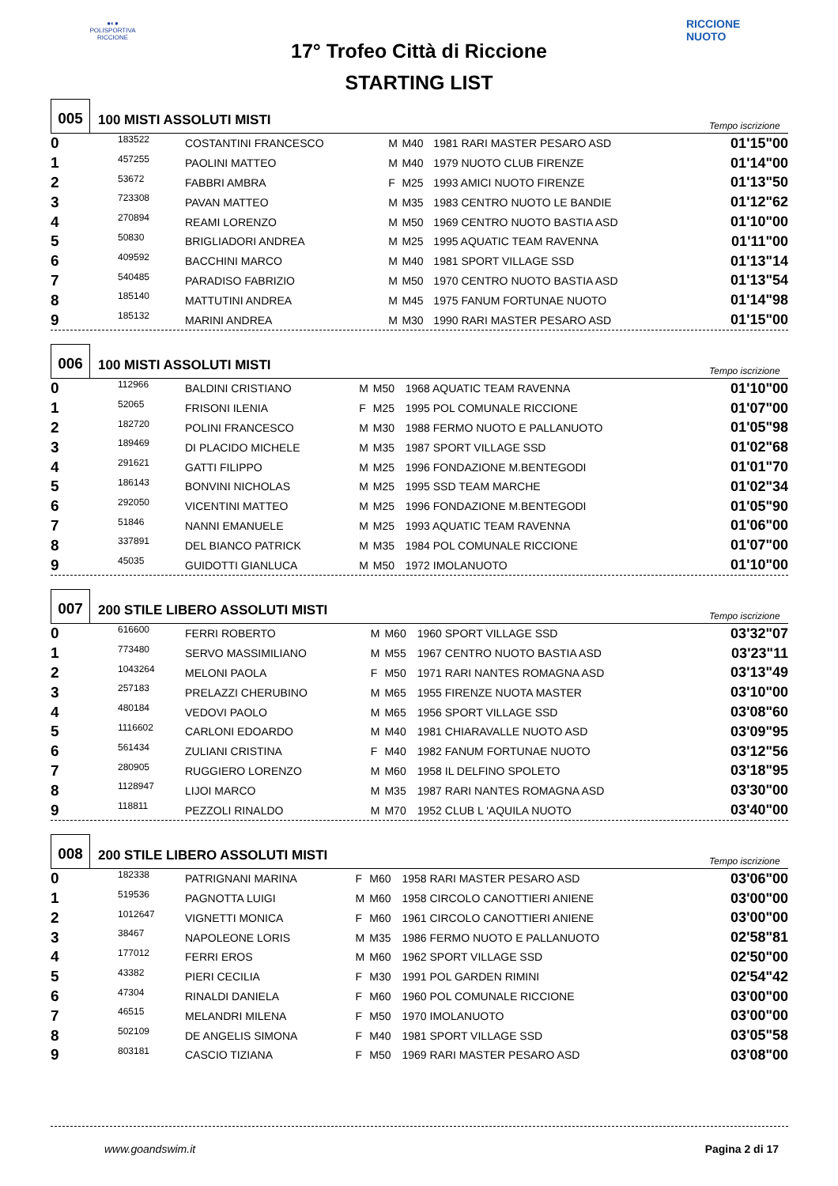●◐●
POLISPORTIVA RICCIONE
RICCIONE
NUOTO
17° Trofeo Città di Riccione
STARTING LIST
005
100 MISTI ASSOLUTI MISTI
Tempo iscrizione
| 0 | 183522 | COSTANTINI FRANCESCO | M | M40 | 1981 RARI MASTER PESARO ASD | 01'15"00 |
| 1 | 457255 | PAOLINI MATTEO | M | M40 | 1979 NUOTO CLUB FIRENZE | 01'14"00 |
| 2 | 53672 | FABBRI AMBRA | F | M25 | 1993 AMICI NUOTO FIRENZE | 01'13"50 |
| 3 | 723308 | PAVAN MATTEO | M | M35 | 1983 CENTRO NUOTO LE BANDIE | 01'12"62 |
| 4 | 270894 | REAMI LORENZO | M | M50 | 1969 CENTRO NUOTO BASTIA ASD | 01'10"00 |
| 5 | 50830 | BRIGLIADORI ANDREA | M | M25 | 1995 AQUATIC TEAM RAVENNA | 01'11"00 |
| 6 | 409592 | BACCHINI MARCO | M | M40 | 1981 SPORT VILLAGE SSD | 01'13"14 |
| 7 | 540485 | PARADISO FABRIZIO | M | M50 | 1970 CENTRO NUOTO BASTIA ASD | 01'13"54 |
| 8 | 185140 | MATTUTINI ANDREA | M | M45 | 1975 FANUM FORTUNAE NUOTO | 01'14"98 |
| 9 | 185132 | MARINI ANDREA | M | M30 | 1990 RARI MASTER PESARO ASD | 01'15"00 |
006
100 MISTI ASSOLUTI MISTI
Tempo iscrizione
| 0 | 112966 | BALDINI CRISTIANO | M | M50 | 1968 AQUATIC TEAM RAVENNA | 01'10"00 |
| 1 | 52065 | FRISONI ILENIA | F | M25 | 1995 POL COMUNALE RICCIONE | 01'07"00 |
| 2 | 182720 | POLINI FRANCESCO | M | M30 | 1988 FERMO NUOTO E PALLANUOTO | 01'05"98 |
| 3 | 189469 | DI PLACIDO MICHELE | M | M35 | 1987 SPORT VILLAGE SSD | 01'02"68 |
| 4 | 291621 | GATTI FILIPPO | M | M25 | 1996 FONDAZIONE M.BENTEGODI | 01'01"70 |
| 5 | 186143 | BONVINI NICHOLAS | M | M25 | 1995 SSD TEAM MARCHE | 01'02"34 |
| 6 | 292050 | VICENTINI MATTEO | M | M25 | 1996 FONDAZIONE M.BENTEGODI | 01'05"90 |
| 7 | 51846 | NANNI EMANUELE | M | M25 | 1993 AQUATIC TEAM RAVENNA | 01'06"00 |
| 8 | 337891 | DEL BIANCO PATRICK | M | M35 | 1984 POL COMUNALE RICCIONE | 01'07"00 |
| 9 | 45035 | GUIDOTTI GIANLUCA | M | M50 | 1972 IMOLANUOTO | 01'10"00 |
007
200 STILE LIBERO ASSOLUTI MISTI
Tempo iscrizione
| 0 | 616600 | FERRI ROBERTO | M | M60 | 1960 SPORT VILLAGE SSD | 03'32"07 |
| 1 | 773480 | SERVO MASSIMILIANO | M | M55 | 1967 CENTRO NUOTO BASTIA ASD | 03'23"11 |
| 2 | 1043264 | MELONI PAOLA | F | M50 | 1971 RARI NANTES ROMAGNA ASD | 03'13"49 |
| 3 | 257183 | PRELAZZI CHERUBINO | M | M65 | 1955 FIRENZE NUOTA MASTER | 03'10"00 |
| 4 | 480184 | VEDOVI PAOLO | M | M65 | 1956 SPORT VILLAGE SSD | 03'08"60 |
| 5 | 1116602 | CARLONI EDOARDO | M | M40 | 1981 CHIARAVALLE NUOTO ASD | 03'09"95 |
| 6 | 561434 | ZULIANI CRISTINA | F | M40 | 1982 FANUM FORTUNAE NUOTO | 03'12"56 |
| 7 | 280905 | RUGGIERO LORENZO | M | M60 | 1958 IL DELFINO SPOLETO | 03'18"95 |
| 8 | 1128947 | LIJOI MARCO | M | M35 | 1987 RARI NANTES ROMAGNA ASD | 03'30"00 |
| 9 | 118811 | PEZZOLI RINALDO | M | M70 | 1952 CLUB L 'AQUILA NUOTO | 03'40"00 |
008
200 STILE LIBERO ASSOLUTI MISTI
Tempo iscrizione
| 0 | 182338 | PATRIGNANI MARINA | F | M60 | 1958 RARI MASTER PESARO ASD | 03'06"00 |
| 1 | 519536 | PAGNOTTA LUIGI | M | M60 | 1958 CIRCOLO CANOTTIERI ANIENE | 03'00"00 |
| 2 | 1012647 | VIGNETTI MONICA | F | M60 | 1961 CIRCOLO CANOTTIERI ANIENE | 03'00"00 |
| 3 | 38467 | NAPOLEONE LORIS | M | M35 | 1986 FERMO NUOTO E PALLANUOTO | 02'58"81 |
| 4 | 177012 | FERRI EROS | M | M60 | 1962 SPORT VILLAGE SSD | 02'50"00 |
| 5 | 43382 | PIERI CECILIA | F | M30 | 1991 POL GARDEN RIMINI | 02'54"42 |
| 6 | 47304 | RINALDI DANIELA | F | M60 | 1960 POL COMUNALE RICCIONE | 03'00"00 |
| 7 | 46515 | MELANDRI MILENA | F | M50 | 1970 IMOLANUOTO | 03'00"00 |
| 8 | 502109 | DE ANGELIS SIMONA | F | M40 | 1981 SPORT VILLAGE SSD | 03'05"58 |
| 9 | 803181 | CASCIO TIZIANA | F | M50 | 1969 RARI MASTER PESARO ASD | 03'08"00 |
www.goandswim.it Pagina 2 di 17